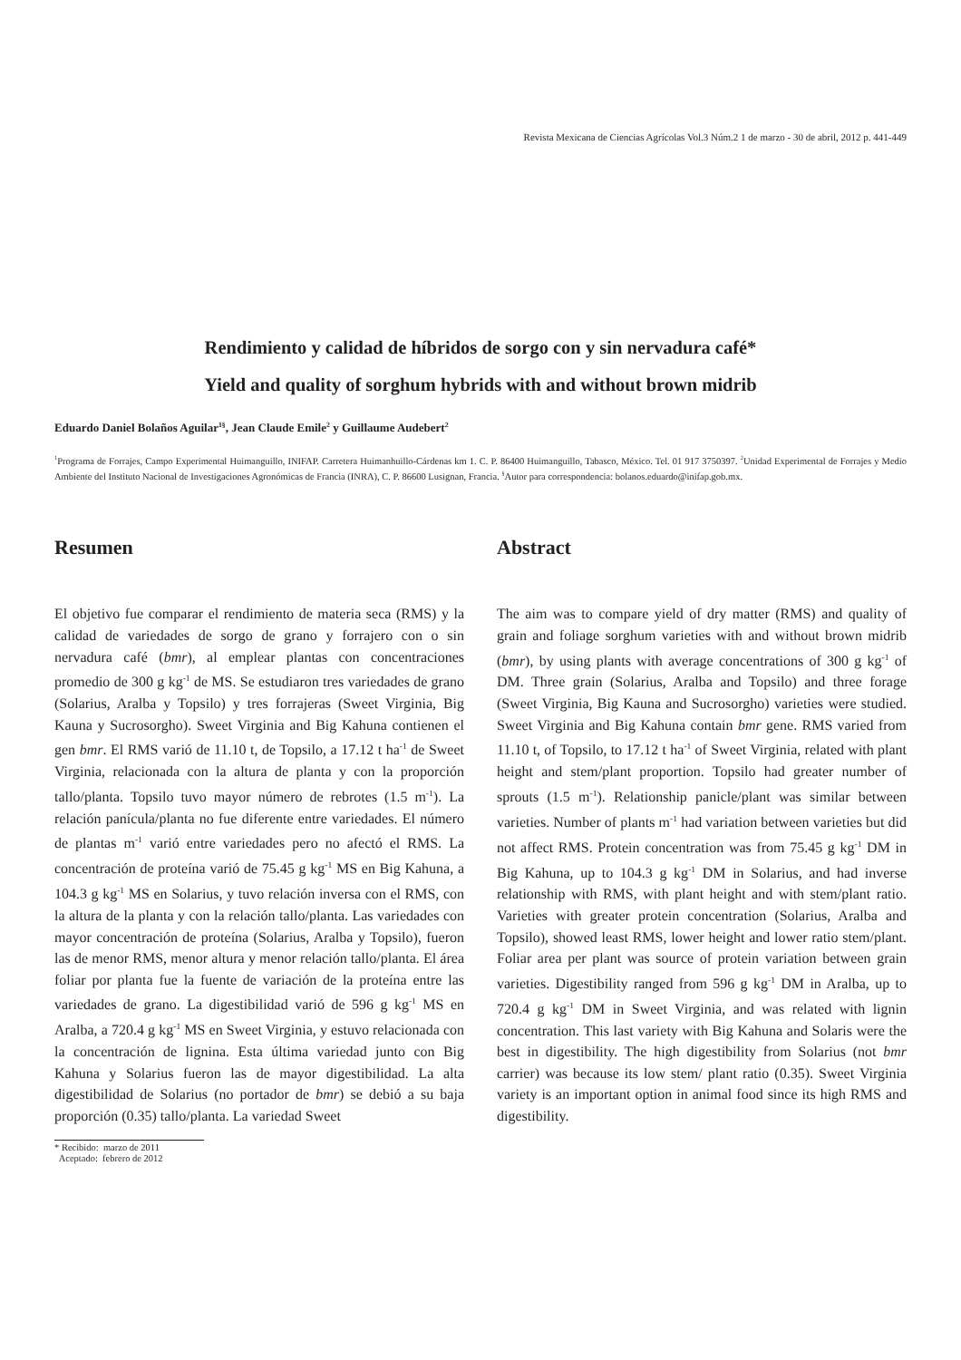Revista Mexicana de Ciencias Agrícolas Vol.3 Núm.2 1 de marzo - 30 de abril, 2012 p. 441-449
Rendimiento y calidad de híbridos de sorgo con y sin nervadura café*
Yield and quality of sorghum hybrids with and without brown midrib
Eduardo Daniel Bolaños Aguilar<sup>1§</sup>, Jean Claude Emile<sup>2</sup> y Guillaume Audebert<sup>2</sup>
<sup>1</sup> Programa de Forrajes, Campo Experimental Huimanguillo, INIFAP. Carretera Huimanhuillo-Cárdenas km 1. C. P. 86400 Huimanguillo, Tabasco, México. Tel. 01 917 3750397. <sup>2</sup>Unidad Experimental de Forrajes y Medio Ambiente del Instituto Nacional de Investigaciones Agronómicas de Francia (INRA), C. P. 86600 Lusignan, Francia. <sup>§</sup>Autor para correspondencia: bolanos.eduardo@inifap.gob.mx.
Resumen
El objetivo fue comparar el rendimiento de materia seca (RMS) y la calidad de variedades de sorgo de grano y forrajero con o sin nervadura café (bmr), al emplear plantas con concentraciones promedio de 300 g kg<sup>-1</sup> de MS. Se estudiaron tres variedades de grano (Solarius, Aralba y Topsilo) y tres forrajeras (Sweet Virginia, Big Kauna y Sucrosorgho). Sweet Virginia and Big Kahuna contienen el gen bmr. El RMS varió de 11.10 t, de Topsilo, a 17.12 t ha<sup>-1</sup> de Sweet Virginia, relacionada con la altura de planta y con la proporción tallo/planta. Topsilo tuvo mayor número de rebrotes (1.5 m<sup>-1</sup>). La relación panícula/planta no fue diferente entre variedades. El número de plantas m<sup>-1</sup> varió entre variedades pero no afectó el RMS. La concentración de proteína varió de 75.45 g kg<sup>-1</sup> MS en Big Kahuna, a 104.3 g kg<sup>-1</sup> MS en Solarius, y tuvo relación inversa con el RMS, con la altura de la planta y con la relación tallo/planta. Las variedades con mayor concentración de proteína (Solarius, Aralba y Topsilo), fueron las de menor RMS, menor altura y menor relación tallo/planta. El área foliar por planta fue la fuente de variación de la proteína entre las variedades de grano. La digestibilidad varió de 596 g kg<sup>-1</sup> MS en Aralba, a 720.4 g kg<sup>-1</sup> MS en Sweet Virginia, y estuvo relacionada con la concentración de lignina. Esta última variedad junto con Big Kahuna y Solarius fueron las de mayor digestibilidad. La alta digestibilidad de Solarius (no portador de bmr) se debió a su baja proporción (0.35) tallo/planta. La variedad Sweet
* Recibido: marzo de 2011 Aceptado: febrero de 2012
Abstract
The aim was to compare yield of dry matter (RMS) and quality of grain and foliage sorghum varieties with and without brown midrib (bmr), by using plants with average concentrations of 300 g kg<sup>-1</sup> of DM. Three grain (Solarius, Aralba and Topsilo) and three forage (Sweet Virginia, Big Kauna and Sucrosorgho) varieties were studied. Sweet Virginia and Big Kahuna contain bmr gene. RMS varied from 11.10 t, of Topsilo, to 17.12 t ha<sup>-1</sup> of Sweet Virginia, related with plant height and stem/plant proportion. Topsilo had greater number of sprouts (1.5 m<sup>-1</sup>). Relationship panicle/plant was similar between varieties. Number of plants m<sup>-1</sup> had variation between varieties but did not affect RMS. Protein concentration was from 75.45 g kg<sup>-1</sup> DM in Big Kahuna, up to 104.3 g kg<sup>-1</sup> DM in Solarius, and had inverse relationship with RMS, with plant height and with stem/plant ratio. Varieties with greater protein concentration (Solarius, Aralba and Topsilo), showed least RMS, lower height and lower ratio stem/plant. Foliar area per plant was source of protein variation between grain varieties. Digestibility ranged from 596 g kg<sup>-1</sup> DM in Aralba, up to 720.4 g kg<sup>-1</sup> DM in Sweet Virginia, and was related with lignin concentration. This last variety with Big Kahuna and Solaris were the best in digestibility. The high digestibility from Solarius (not bmr carrier) was because its low stem/ plant ratio (0.35). Sweet Virginia variety is an important option in animal food since its high RMS and digestibility.